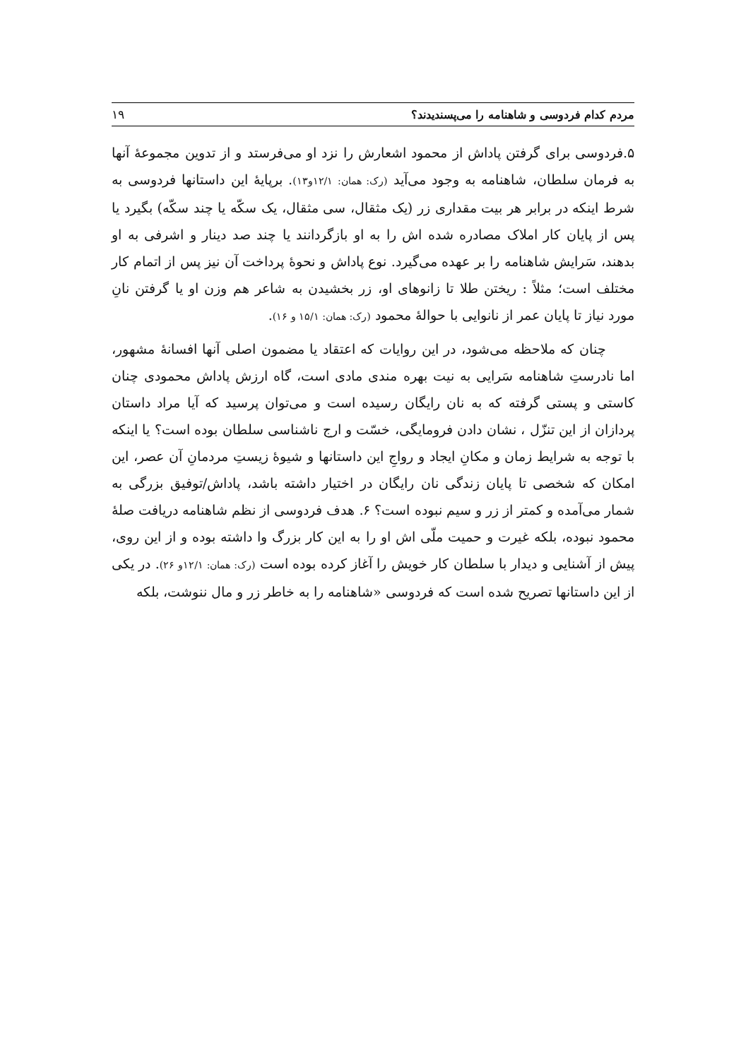مردم کدام فردوسی و شاهنامه را می‌پسندیدند؟ ۱۹
۵.فردوسی برای گرفتن پاداش از محمود اشعارش را نزد او می‌فرستد و از تدوین مجموعهٔ آنها به فرمان سلطان، شاهنامه به وجود می‌آید (رک: همان: ۱۲/۱و۱۳). برپایهٔ این داستانها فردوسی به شرط اینکه در برابر هر بیت مقداری زر (یک مثقال، سی مثقال، یک سکّه یا چند سکّه) بگیرد یا پس از پایان کار املاک مصادره شده اش را به او بازگردانند یا چند صد دینار و اشرفی به او بدهند، سَرایش شاهنامه را بر عهده می‌گیرد. نوع پاداش و نحوهٔ پرداخت آن نیز پس از اتمام کار مختلف است؛ مثلاً : ریختن طلا تا زانوهای او، زر بخشیدن به شاعر هم وزن او یا گرفتن نانِ مورد نیاز تا پایان عمر از نانوایی با حوالهٔ محمود (رک: همان: ۱۵/۱ و ۱۶).
چنان که ملاحظه می‌شود، در این روایات که اعتقاد یا مضمون اصلی آنها افسانهٔ مشهور، اما نادرستِ شاهنامه سَرایی به نیت بهره مندی مادی است، گاه ارزش پاداش محمودی چنان کاستی و پستی گرفته که به نان رایگان رسیده است و می‌توان پرسید که آیا مراد داستان پردازان از این تنزّل ، نشان دادن فرومایگی، خسّت و ارج ناشناسی سلطان بوده است؟ یا اینکه با توجه به شرایط زمان و مکانِ ایجاد و رواجِ این داستانها و شیوهٔ زیستِ مردمانِ آن عصر، این امکان که شخصی تا پایان زندگی نان رایگان در اختیار داشته باشد، پاداش/توفیق بزرگی به شمار می‌آمده و کمتر از زر و سیم نبوده است؟ ۶. هدف فردوسی از نظم شاهنامه دریافت صلهٔ محمود نبوده، بلکه غیرت و حمیت ملّی اش او را به این کار بزرگ وا داشته بوده و از این روی، پیش از آشنایی و دیدار با سلطان کار خویش را آغاز کرده بوده است (رک: همان: ۱۲/۱و ۲۶). در یکی از این داستانها تصریح شده است که فردوسی «شاهنامه را به خاطر زر و مال ننوشت، بلکه